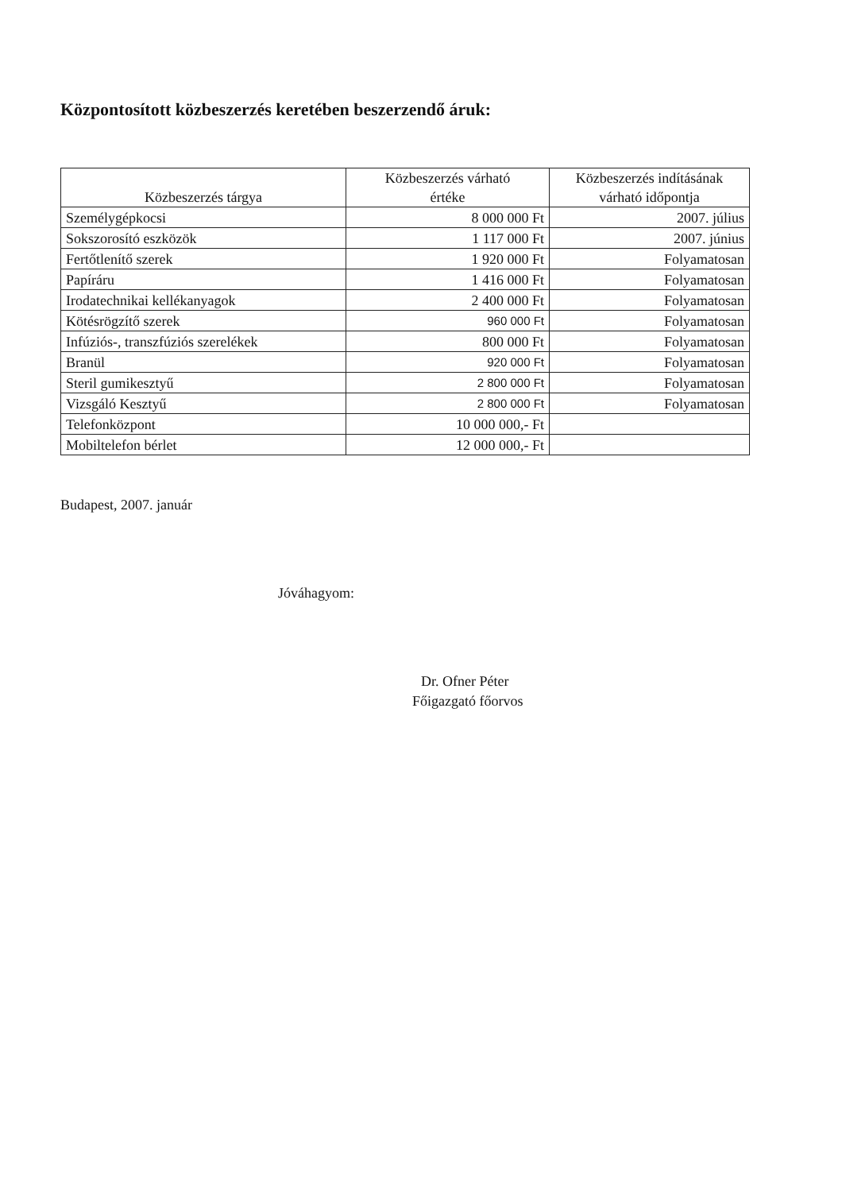Központosított közbeszerzés keretében beszerzendő áruk:
| Közbeszerzés tárgya | Közbeszerzés várható értéke | Közbeszerzés indításának várható időpontja |
| --- | --- | --- |
| Személygépkocsi | 8 000 000 Ft | 2007. július |
| Sokszorosító eszközök | 1 117 000 Ft | 2007. június |
| Fertőtlenítő szerek | 1 920 000 Ft | Folyamatosan |
| Papíráru | 1 416 000 Ft | Folyamatosan |
| Irodatechnikai kellékanyagok | 2 400 000 Ft | Folyamatosan |
| Kötésrögzítő szerek | 960 000 Ft | Folyamatosan |
| Infúziós-, transzfúziós szerelékek | 800 000 Ft | Folyamatosan |
| Branül | 920 000 Ft | Folyamatosan |
| Steril gumikesztyű | 2 800 000 Ft | Folyamatosan |
| Vizsgáló Kesztyű | 2 800 000 Ft | Folyamatosan |
| Telefonközpont | 10 000 000,- Ft | |
| Mobiltelefon bérlet | 12 000 000,- Ft | |
Budapest, 2007. január
Jóváhagyom:
Dr. Ofner Péter
Főigazgató főorvos